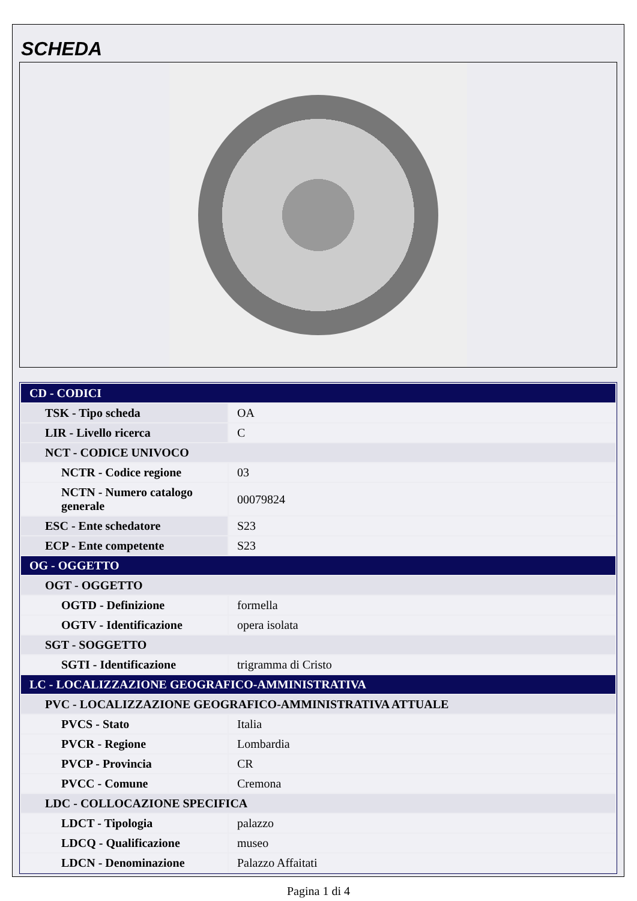SCHEDA
| CD - CODICI | |
| TSK - Tipo scheda | OA |
| LIR - Livello ricerca | C |
| NCT - CODICE UNIVOCO | |
| NCTR - Codice regione | 03 |
| NCTN - Numero catalogo generale | 00079824 |
| ESC - Ente schedatore | S23 |
| ECP - Ente competente | S23 |
| OG - OGGETTO | |
| OGT - OGGETTO | |
| OGTD - Definizione | formella |
| OGTV - Identificazione | opera isolata |
| SGT - SOGGETTO | |
| SGTI - Identificazione | trigramma di Cristo |
| LC - LOCALIZZAZIONE GEOGRAFICO-AMMINISTRATIVA | |
| PVC - LOCALIZZAZIONE GEOGRAFICO-AMMINISTRATIVA ATTUALE | |
| PVCS - Stato | Italia |
| PVCR - Regione | Lombardia |
| PVCP - Provincia | CR |
| PVCC - Comune | Cremona |
| LDC - COLLOCAZIONE SPECIFICA | |
| LDCT - Tipologia | palazzo |
| LDCQ - Qualificazione | museo |
| LDCN - Denominazione | Palazzo Affaitati |
Pagina 1 di 4